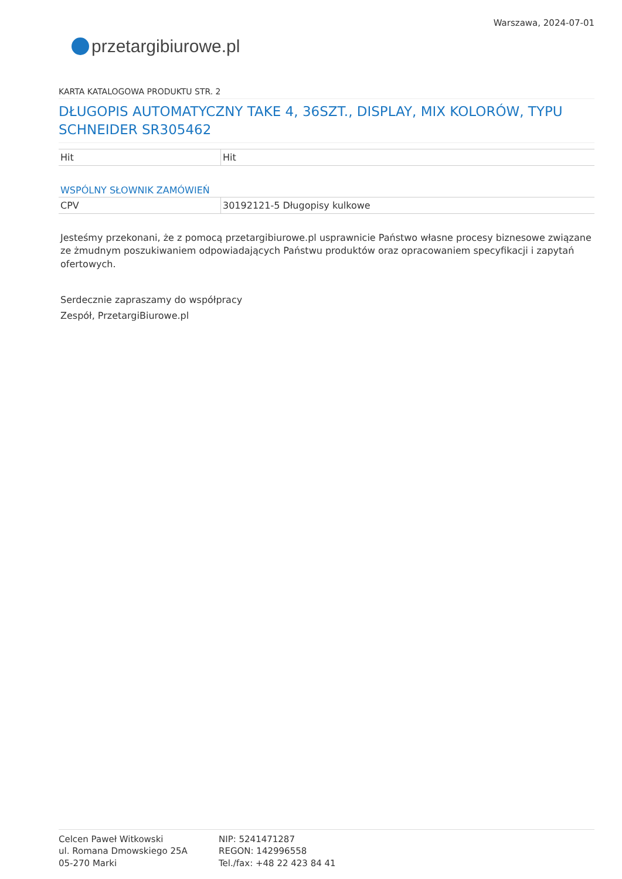przetargi biurowe.pl
Warszawa, 2024-07-01
KARTA KATALOGOWA PRODUKTU STR. 2
DŁUGOPIS AUTOMATYCZNY TAKE 4, 36SZT., DISPLAY, MIX KOLORÓW, TYPU SCHNEIDER SR305462
| Hit | Hit |
WSPÓLNY SŁOWNIK ZAMÓWIEŃ
| CPV | 30192121-5 Długopisy kulkowe |
Jesteśmy przekonani, że z pomocą przetargibiurowe.pl usprawnicie Państwo własne procesy biznesowe związane ze żmudnym poszukiwaniem odpowiadających Państwu produktów oraz opracowaniem specyfikacji i zapytań ofertowych.
Serdecznie zapraszamy do współpracy
Zespół, PrzetargiBiurowe.pl
Celcen Paweł Witkowski
ul. Romana Dmowskiego 25A
05-270 Marki
NIP: 5241471287
REGON: 142996558
Tel./fax: +48 22 423 84 41